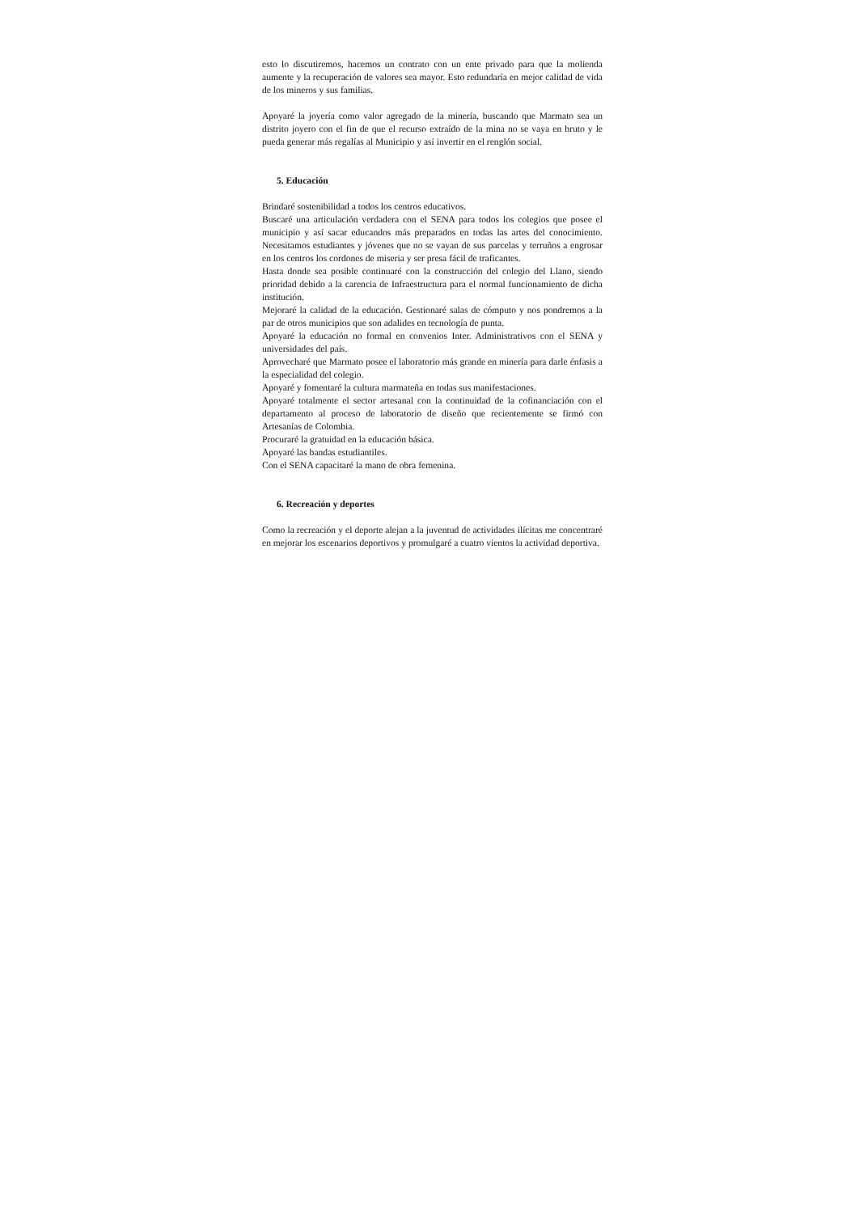esto lo discutiremos, hacemos un contrato con un ente privado para que la molienda aumente y la recuperación de valores sea mayor. Esto redundaría en mejor calidad de vida de los mineros y sus familias.
Apoyaré la joyería como valor agregado de la minería, buscando que Marmato sea un distrito joyero con el fin de que el recurso extraído de la mina no se vaya en bruto y le pueda generar más regalías al Municipio y así invertir en el renglón social.
5. Educación
Brindaré sostenibilidad a todos los centros educativos.
Buscaré una articulación verdadera con el SENA para todos los colegios que posee el municipio y así sacar educandos más preparados en todas las artes del conocimiento. Necesitamos estudiantes y jóvenes que no se vayan de sus parcelas y terruños a engrosar en los centros los cordones de miseria y ser presa fácil de traficantes.
Hasta donde sea posible continuaré con la construcción del colegio del Llano, siendo prioridad debido a la carencia de Infraestructura para el normal funcionamiento de dicha institución.
Mejoraré la calidad de la educación. Gestionaré salas de cómputo y nos pondremos a la par de otros municipios que son adalides en tecnología de punta.
Apoyaré la educación no formal en convenios Inter. Administrativos con el SENA y universidades del país.
Aprovecharé que Marmato posee el laboratorio más grande en minería para darle énfasis a la especialidad del colegio.
Apoyaré y fomentaré la cultura marmateña en todas sus manifestaciones.
Apoyaré totalmente el sector artesanal con la continuidad de la cofinanciación con el departamento al proceso de laboratorio de diseño que recientemente se firmó con Artesanías de Colombia.
Procuraré la gratuidad en la educación básica.
Apoyaré las bandas estudiantiles.
Con el SENA capacitaré la mano de obra femenina.
6. Recreación y deportes
Como la recreación y el deporte alejan a la juventud de actividades ilícitas me concentraré en mejorar los escenarios deportivos y promulgaré a cuatro vientos la actividad deportiva.